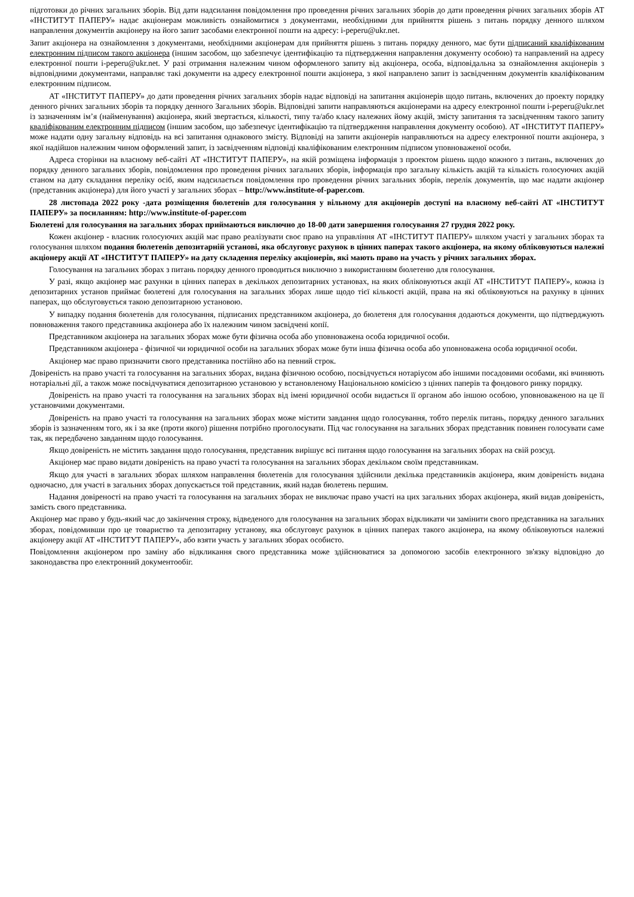підготовки до річних загальних зборів. Від дати надсилання повідомлення про проведення річних загальних зборів до дати проведення річних загальних зборів АТ «ІНСТИТУТ ПАПЕРУ» надає акціонерам можливість ознайомитися з документами, необхідними для прийняття рішень з питань порядку денного шляхом направлення документів акціонеру на його запит засобами електронної пошти на адресу: i-peperu@ukr.net.
Запит акціонера на ознайомлення з документами, необхідними акціонерам для прийняття рішень з питань порядку денного, має бути підписаний кваліфікованим електронним підписом такого акціонера (іншим засобом, що забезпечує ідентифікацію та підтвердження направлення документу особою) та направлений на адресу електронної пошти i-peperu@ukr.net. У разі отримання належним чином оформленого запиту від акціонера, особа, відповідальна за ознайомлення акціонерів з відповідними документами, направляє такі документи на адресу електронної пошти акціонера, з якої направлено запит із засвідченням документів кваліфікованим електронним підписом.
АТ «ІНСТИТУТ ПАПЕРУ» до дати проведення річних загальних зборів надає відповіді на запитання акціонерів щодо питань, включених до проекту порядку денного річних загальних зборів та порядку денного Загальних зборів. Відповідні запити направляються акціонерами на адресу електронної пошти i-peperu@ukr.net із зазначенням ім’я (найменування) акціонера, який звертається, кількості, типу та/або класу належних йому акцій, змісту запитання та засвідченням такого запиту кваліфікованим електронним підписом (іншим засобом, що забезпечує ідентифікацію та підтвердження направлення документу особою). АТ «ІНСТИТУТ ПАПЕРУ» може надати одну загальну відповідь на всі запитання однакового змісту. Відповіді на запити акціонерів направляються на адресу електронної пошти акціонера, з якої надійшов належним чином оформлений запит, із засвідченням відповіді кваліфікованим електронним підписом уповноваженої особи.
Адреса сторінки на власному веб-сайті АТ «ІНСТИТУТ ПАПЕРУ», на якій розміщена інформація з проектом рішень щодо кожного з питань, включених до порядку денного загальних зборів, повідомлення про проведення річних загальних зборів, інформація про загальну кількість акцій та кількість голосуючих акцій станом на дату складання переліку осіб, яким надсилається повідомлення про проведення річних загальних зборів, перелік документів, що має надати акціонер (представник акціонера) для його участі у загальних зборах – http://www.institute-of-paper.com.
28 листопада 2022 року -дата розміщення бюлетенів для голосування у вільному для акціонерів доступі на власному веб-сайті АТ «ІНСТИТУТ ПАПЕРУ» за посиланням: http://www.institute-of-paper.com
Бюлетені для голосування на загальних зборах приймаються виключно до 18-00 дати завершення голосування 27 грудня 2022 року.
Кожен акціонер - власник голосуючих акцій має право реалізувати своє право на управління АТ «ІНСТИТУТ ПАПЕРУ» шляхом участі у загальних зборах та голосування шляхом подання бюлетенів депозитарній установі, яка обслуговує рахунок в цінних паперах такого акціонера, на якому обліковуються належні акціонеру акції АТ «ІНСТИТУТ ПАПЕРУ» на дату складення переліку акціонерів, які мають право на участь у річних загальних зборах.
Голосування на загальних зборах з питань порядку денного проводиться виключно з використанням бюлетеню для голосування.
У разі, якщо акціонер має рахунки в цінних паперах в декількох депозитарних установах, на яких обліковуються акції АТ «ІНСТИТУТ ПАПЕРУ», кожна із депозитарних установ приймає бюлетені для голосування на загальних зборах лише щодо тієї кількості акцій, права на які обліковуються на рахунку в цінних паперах, що обслуговується такою депозитарною установою.
У випадку подання бюлетенів для голосування, підписаних представником акціонера, до бюлетеня для голосування додаються документи, що підтверджують повноваження такого представника акціонера або їх належним чином засвідчені копії.
Представником акціонера на загальних зборах може бути фізична особа або уповноважена особа юридичної особи.
Представником акціонера - фізичної чи юридичної особи на загальних зборах може бути інша фізична особа або уповноважена особа юридичної особи.
Акціонер має право призначити свого представника постійно або на певний строк.
Довіреність на право участі та голосування на загальних зборах, видана фізичною особою, посвідчується нотаріусом або іншими посадовими особами, які вчиняють нотаріальні дії, а також може посвідчуватися депозитарною установою у встановленому Національною комісією з цінних паперів та фондового ринку порядку.
Довіреність на право участі та голосування на загальних зборах від імені юридичної особи видається її органом або іншою особою, уповноваженою на це її установчими документами.
Довіреність на право участі та голосування на загальних зборах може містити завдання щодо голосування, тобто перелік питань, порядку денного загальних зборів із зазначенням того, як і за яке (проти якого) рішення потрібно проголосувати. Під час голосування на загальних зборах представник повинен голосувати саме так, як передбачено завданням щодо голосування.
Якщо довіреність не містить завдання щодо голосування, представник вирішує всі питання щодо голосування на загальних зборах на свій розсуд.
Акціонер має право видати довіреність на право участі та голосування на загальних зборах декільком своїм представникам.
Якщо для участі в загальних зборах шляхом направлення бюлетенів для голосування здійснили декілька представників акціонера, яким довіреність видана одночасно, для участі в загальних зборах допускається той представник, який надав бюлетень першим.
Надання довіреності на право участі та голосування на загальних зборах не виключає право участі на цих загальних зборах акціонера, який видав довіреність, замість свого представника.
Акціонер має право у будь-який час до закінчення строку, відведеного для голосування на загальних зборах відкликати чи замінити свого представника на загальних зборах, повідомивши про це товариство та депозитарну установу, яка обслуговує рахунок в цінних паперах такого акціонера, на якому обліковуються належні акціонеру акції АТ «ІНСТИТУТ ПАПЕРУ», або взяти участь у загальних зборах особисто.
Повідомлення акціонером про заміну або відкликання свого представника може здійснюватися за допомогою засобів електронного зв'язку відповідно до законодавства про електронний документообіг.